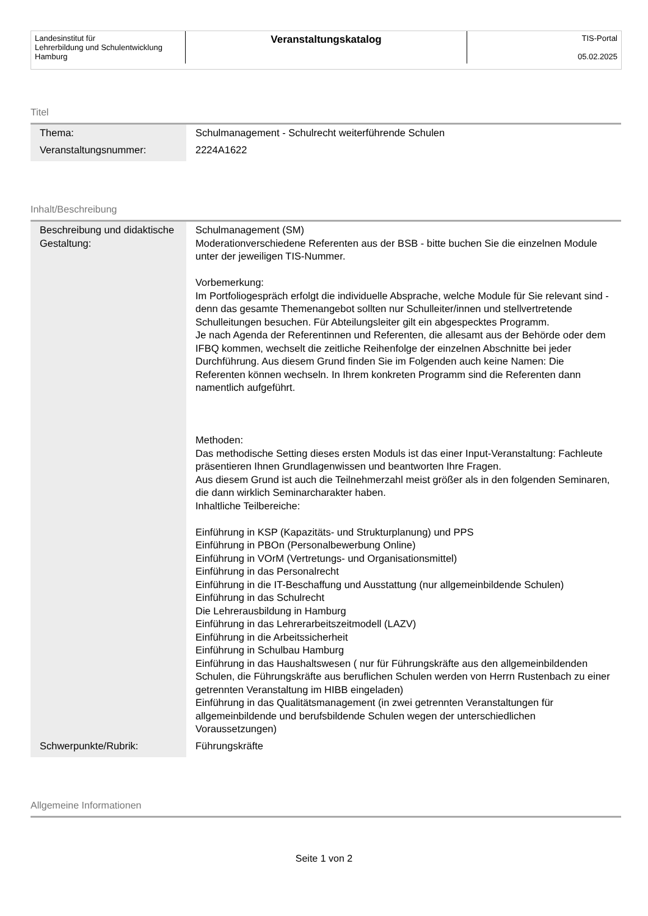| Landesinstitut für Lehrerbildung und Schulentwicklung Hamburg | Veranstaltungskatalog | TIS-Portal 05.02.2025 |
Titel
| Thema: | Schulmanagement - Schulrecht weiterführende Schulen |
| Veranstaltungsnummer: | 2224A1622 |
Inhalt/Beschreibung
| Beschreibung und didaktische Gestaltung: | Schulmanagement (SM) Moderationverschiedene Referenten aus der BSB - bitte buchen Sie die einzelnen Module unter der jeweiligen TIS-Nummer. Vorbemerkung: Im Portfoliogespräch erfolgt die individuelle Absprache, welche Module für Sie relevant sind - denn das gesamte Themenangebot sollten nur Schulleiter/innen und stellvertretende Schulleitungen besuchen. Für Abteilungsleiter gilt ein abgespecktes Programm. Je nach Agenda der Referentinnen und Referenten, die allesamt aus der Behörde oder dem IFBQ kommen, wechselt die zeitliche Reihenfolge der einzelnen Abschnitte bei jeder Durchführung. Aus diesem Grund finden Sie im Folgenden auch keine Namen: Die Referenten können wechseln. In Ihrem konkreten Programm sind die Referenten dann namentlich aufgeführt. Methoden: Das methodische Setting dieses ersten Moduls ist das einer Input-Veranstaltung: Fachleute präsentieren Ihnen Grundlagenwissen und beantworten Ihre Fragen. Aus diesem Grund ist auch die Teilnehmerzahl meist größer als in den folgenden Seminaren, die dann wirklich Seminarcharakter haben. Inhaltliche Teilbereiche: Einführung in KSP (Kapazitäts- und Strukturplanung) und PPS Einführung in PBOn (Personalbewerbung Online) Einführung in VOrM (Vertretungs- und Organisationsmittel) Einführung in das Personalrecht Einführung in die IT-Beschaffung und Ausstattung (nur allgemeinbildende Schulen) Einführung in das Schulrecht Die Lehrerausbildung in Hamburg Einführung in das Lehrerarbeitszeitmodell (LAZV) Einführung in die Arbeitssicherheit Einführung in Schulbau Hamburg Einführung in das Haushaltswesen ( nur für Führungskräfte aus den allgemeinbildenden Schulen, die Führungskräfte aus beruflichen Schulen werden von Herrn Rustenbach zu einer getrennten Veranstaltung im HIBB eingeladen) Einführung in das Qualitätsmanagement (in zwei getrennten Veranstaltungen für allgemeinbildende und berufsbildende Schulen wegen der unterschiedlichen Voraussetzungen) |
| Schwerpunkte/Rubrik: | Führungskräfte |
Allgemeine Informationen
Seite 1 von 2